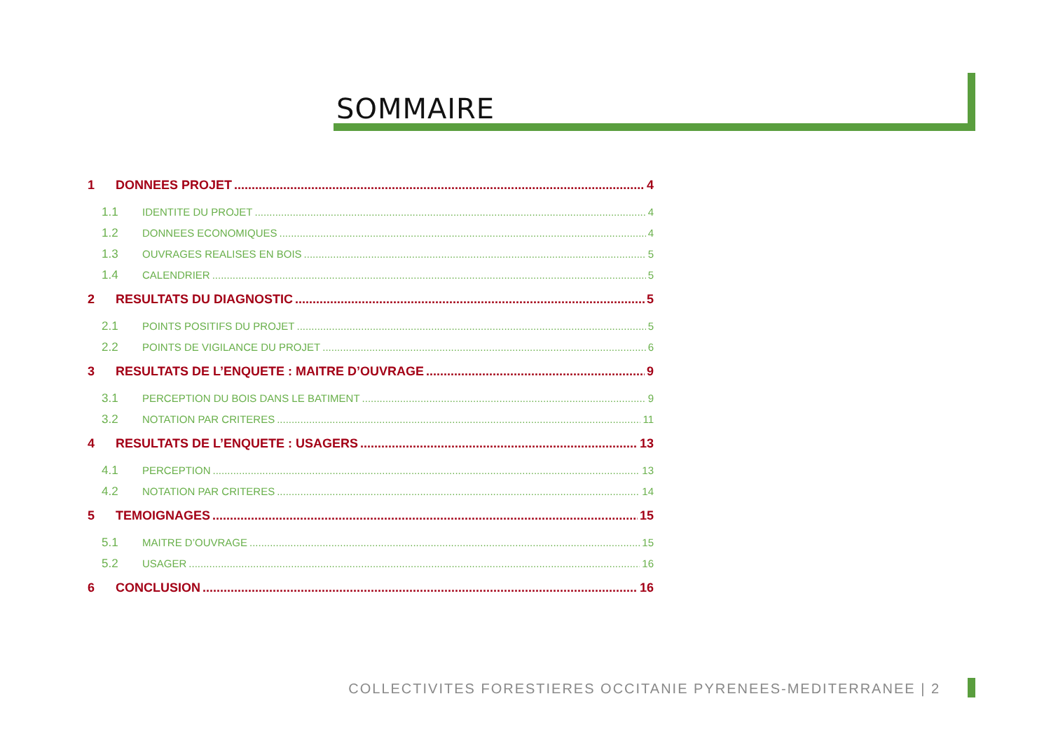SOMMAIRE
1 DONNEES PROJET 4
1.1 IDENTITE DU PROJET 4
1.2 DONNEES ECONOMIQUES 4
1.3 OUVRAGES REALISES EN BOIS 5
1.4 CALENDRIER 5
2 RESULTATS DU DIAGNOSTIC 5
2.1 POINTS POSITIFS DU PROJET 5
2.2 POINTS DE VIGILANCE DU PROJET 6
3 RESULTATS DE L’ENQUETE : MAITRE D’OUVRAGE 9
3.1 PERCEPTION DU BOIS DANS LE BATIMENT 9
3.2 NOTATION PAR CRITERES 11
4 RESULTATS DE L’ENQUETE : USAGERS 13
4.1 PERCEPTION 13
4.2 NOTATION PAR CRITERES 14
5 TEMOIGNAGES 15
5.1 MAITRE D’OUVRAGE 15
5.2 USAGER 16
6 CONCLUSION 16
COLLECTIVITES FORESTIERES OCCITANIE PYRENEES-MEDITERRANEE | 2